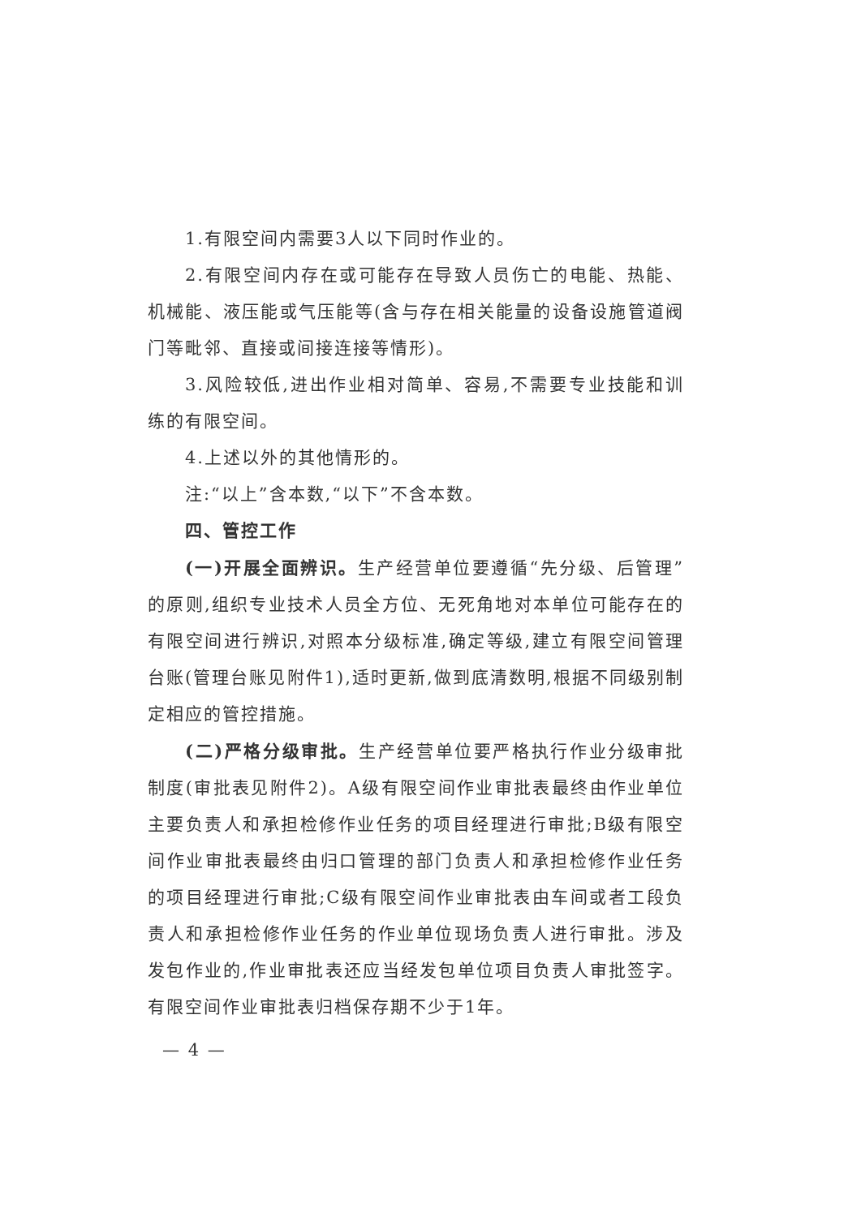1.有限空间内需要3人以下同时作业的。
2.有限空间内存在或可能存在导致人员伤亡的电能、热能、机械能、液压能或气压能等(含与存在相关能量的设备设施管道阀门等毗邻、直接或间接连接等情形)。
3.风险较低,进出作业相对简单、容易,不需要专业技能和训练的有限空间。
4.上述以外的其他情形的。
注:“以上”含本数,“以下”不含本数。
四、管控工作
(一)开展全面辨识。生产经营单位要遵循“先分级、后管理”的原则,组织专业技术人员全方位、无死角地对本单位可能存在的有限空间进行辨识,对照本分级标准,确定等级,建立有限空间管理台账(管理台账见附件1),适时更新,做到底清数明,根据不同级别制定相应的管控措施。
(二)严格分级审批。生产经营单位要严格执行作业分级审批制度(审批表见附件2)。A级有限空间作业审批表最终由作业单位主要负责人和承担检修作业任务的项目经理进行审批;B级有限空间作业审批表最终由归口管理的部门负责人和承担检修作业任务的项目经理进行审批;C级有限空间作业审批表由车间或者工段负责人和承担检修作业任务的作业单位现场负责人进行审批。涉及发包作业的,作业审批表还应当经发包单位项目负责人审批签字。有限空间作业审批表归档保存期不少于1年。
— 4 —